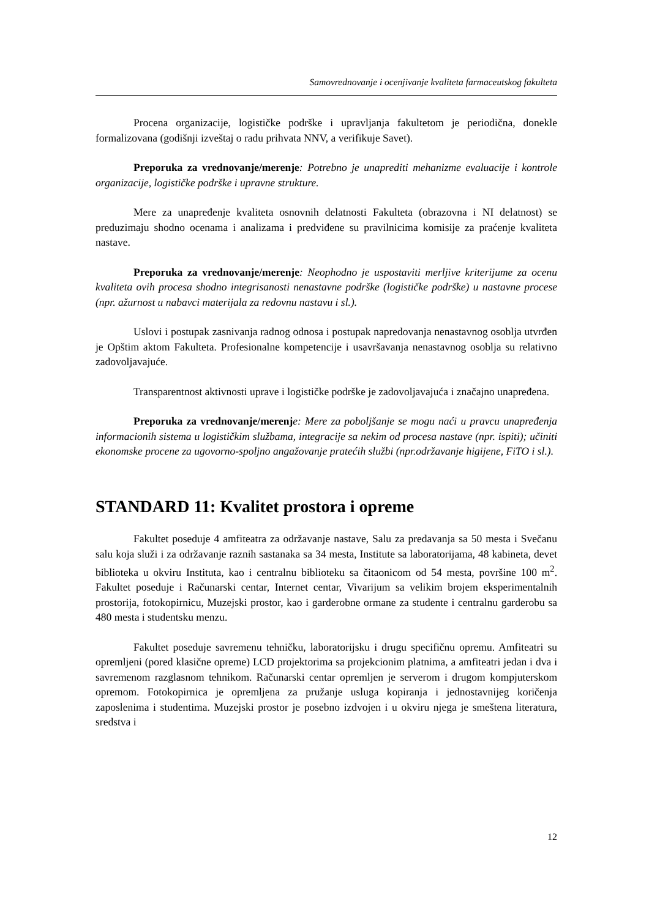Samovrednovanje i ocenjivanje kvaliteta farmaceutskog fakulteta
Procena organizacije, logističke podrške i upravljanja fakultetom je periodična, donekle formalizovana (godišnji izveštaj o radu prihvata NNV, a verifikuje Savet).
Preporuka za vrednovanje/merenje: Potrebno je unaprediti mehanizme evaluacije i kontrole organizacije, logističke podrške i upravne strukture.
Mere za unapređenje kvaliteta osnovnih delatnosti Fakulteta (obrazovna i NI delatnost) se preduzimaju shodno ocenama i analizama i predviđene su pravilnicima komisije za praćenje kvaliteta nastave.
Preporuka za vrednovanje/merenje: Neophodno je uspostaviti merljive kriterijume za ocenu kvaliteta ovih procesa shodno integrisanosti nenastavne podrške (logističke podrške) u nastavne procese (npr. ažurnost u nabavci materijala za redovnu nastavu i sl.).
Uslovi i postupak zasnivanja radnog odnosa i postupak napredovanja nenastavnog osoblja utvrđen je Opštim aktom Fakulteta. Profesionalne kompetencije i usavršavanja nenastavnog osoblja su relativno zadovoljavajuće.
Transparentnost aktivnosti uprave i logističke podrške je zadovoljavajuća i značajno unapređena.
Preporuka za vrednovanje/merenj e: Mere za poboljšanje se mogu naći u pravcu unapređenja informacionih sistema u logističkim službama, integracije sa nekim od procesa nastave (npr. ispiti); učiniti ekonomske procene za ugovorno-spoljno angažovanje pratećih službi (npr.održavanje higijene, FiTO i sl.).
STANDARD 11: Kvalitet prostora i opreme
Fakultet poseduje 4 amfiteatra za održavanje nastave, Salu za predavanja sa 50 mesta i Svečanu salu koja služi i za održavanje raznih sastanaka sa 34 mesta, Institute sa laboratorijama, 48 kabineta, devet biblioteka u okviru Instituta, kao i centralnu biblioteku sa čitaonicom od 54 mesta, površine 100 m<sup>2</sup>. Fakultet poseduje i Računarski centar, Internet centar, Vivarijum sa velikim brojem eksperimentalnih prostorija, fotokopirnicu, Muzejski prostor, kao i garderobne ormane za studente i centralnu garderobu sa 480 mesta i studentsku menzu.
Fakultet poseduje savremenu tehničku, laboratorijsku i drugu specifičnu opremu. Amfiteatri su opremljeni (pored klasične opreme) LCD projektorima sa projekcionim platnima, a amfiteatri jedan i dva i savremenom razglasnom tehnikom. Računarski centar opremljen je serverom i drugom kompjuterskom opremom. Fotokopirnica je opremljena za pružanje usluga kopiranja i jednostavnijeg koričenja zaposlenima i studentima. Muzejski prostor je posebno izdvojen i u okviru njega je smeštena literatura, sredstva i
12